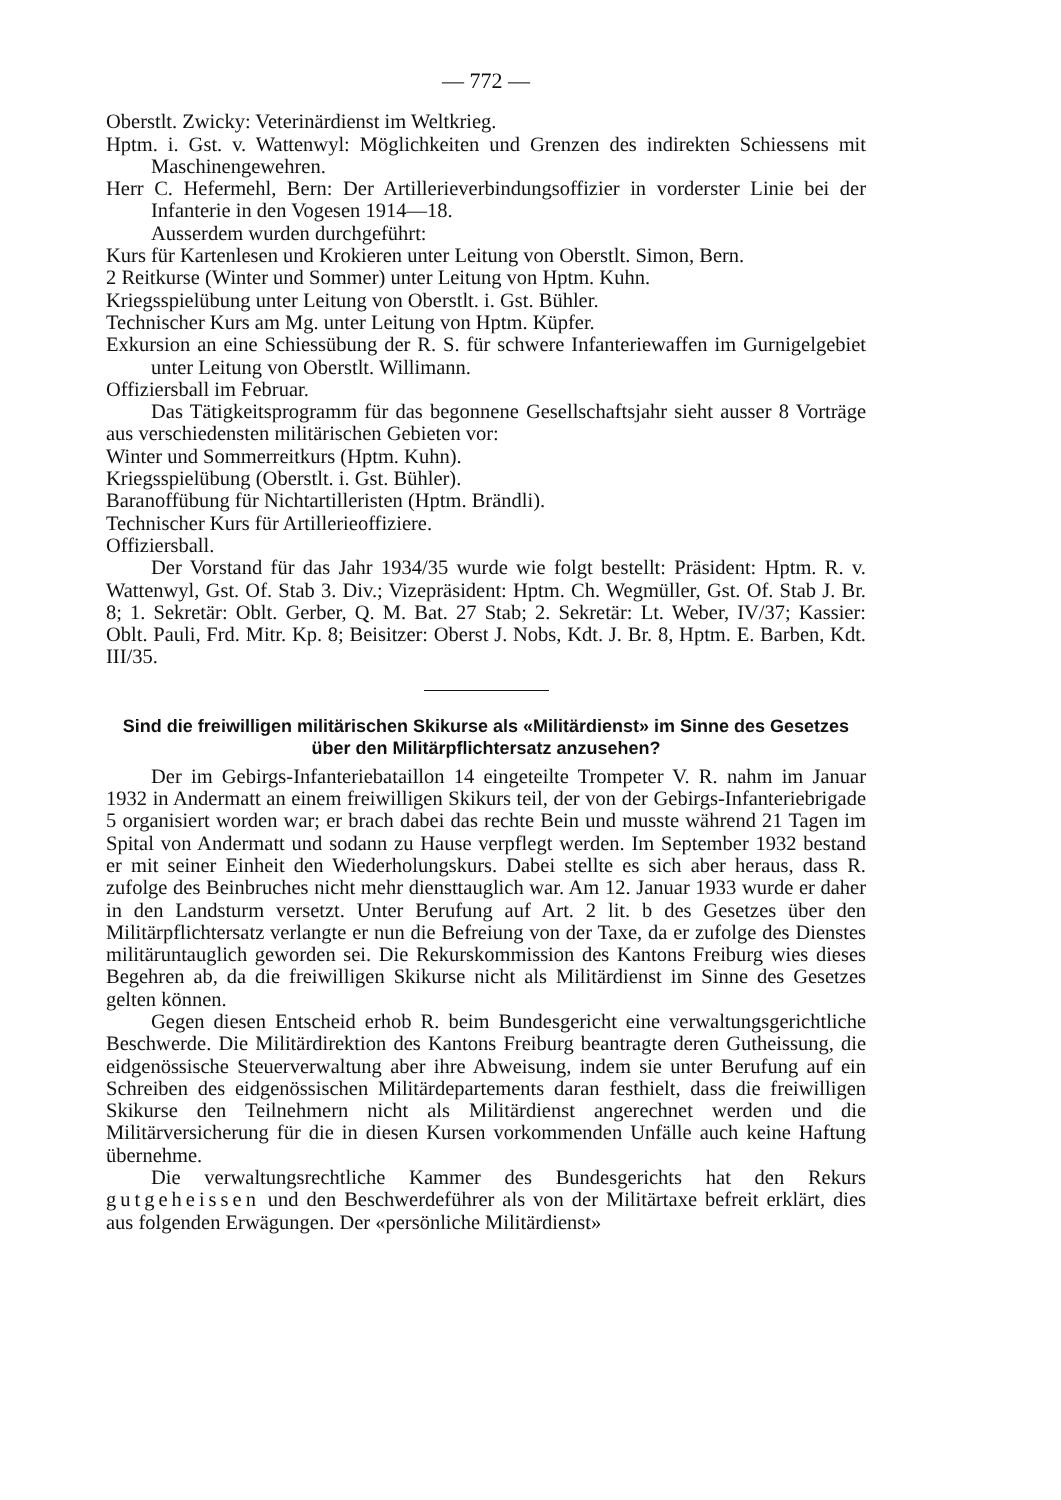— 772 —
Oberstlt. Zwicky: Veterinärdienst im Weltkrieg.
Hptm. i. Gst. v. Wattenwyl: Möglichkeiten und Grenzen des indirekten Schiessens mit Maschinengewehren.
Herr C. Hefermehl, Bern: Der Artillerieverbindungsoffizier in vorderster Linie bei der Infanterie in den Vogesen 1914—18.
Ausserdem wurden durchgeführt:
Kurs für Kartenlesen und Krokieren unter Leitung von Oberstlt. Simon, Bern.
2 Reitkurse (Winter und Sommer) unter Leitung von Hptm. Kuhn.
Kriegsspielübung unter Leitung von Oberstlt. i. Gst. Bühler.
Technischer Kurs am Mg. unter Leitung von Hptm. Küpfer.
Exkursion an eine Schiessübung der R. S. für schwere Infanteriewaffen im Gurnigelgebiet unter Leitung von Oberstlt. Willimann.
Offiziersball im Februar.
Das Tätigkeitsprogramm für das begonnene Gesellschaftsjahr sieht ausser 8 Vorträge aus verschiedensten militärischen Gebieten vor:
Winter und Sommerreitkurs (Hptm. Kuhn).
Kriegsspielübung (Oberstlt. i. Gst. Bühler).
Baranoffübung für Nichtartilleristen (Hptm. Brändli).
Technischer Kurs für Artillerieoffiziere.
Offiziersball.
Der Vorstand für das Jahr 1934/35 wurde wie folgt bestellt: Präsident: Hptm. R. v. Wattenwyl, Gst. Of. Stab 3. Div.; Vizepräsident: Hptm. Ch. Wegmüller, Gst. Of. Stab J. Br. 8; 1. Sekretär: Oblt. Gerber, Q. M. Bat. 27 Stab; 2. Sekretär: Lt. Weber, IV/37; Kassier: Oblt. Pauli, Frd. Mitr. Kp. 8; Beisitzer: Oberst J. Nobs, Kdt. J. Br. 8, Hptm. E. Barben, Kdt. III/35.
Sind die freiwilligen militärischen Skikurse als «Militärdienst» im Sinne des Gesetzes über den Militärpflichtersatz anzusehen?
Der im Gebirgs-Infanteriebataillon 14 eingeteilte Trompeter V. R. nahm im Januar 1932 in Andermatt an einem freiwilligen Skikurs teil, der von der Gebirgs-Infanteriebrigade 5 organisiert worden war; er brach dabei das rechte Bein und musste während 21 Tagen im Spital von Andermatt und sodann zu Hause verpflegt werden. Im September 1932 bestand er mit seiner Einheit den Wiederholungskurs. Dabei stellte es sich aber heraus, dass R. zufolge des Beinbruches nicht mehr diensttauglich war. Am 12. Januar 1933 wurde er daher in den Landsturm versetzt. Unter Berufung auf Art. 2 lit. b des Gesetzes über den Militärpflichtersatz verlangte er nun die Befreiung von der Taxe, da er zufolge des Dienstes militäruntauglich geworden sei. Die Rekurskommission des Kantons Freiburg wies dieses Begehren ab, da die freiwilligen Skikurse nicht als Militärdienst im Sinne des Gesetzes gelten können.
Gegen diesen Entscheid erhob R. beim Bundesgericht eine verwaltungsgerichtliche Beschwerde. Die Militärdirektion des Kantons Freiburg beantragte deren Gutheissung, die eidgenössische Steuerverwaltung aber ihre Abweisung, indem sie unter Berufung auf ein Schreiben des eidgenössischen Militärdepartements daran festhielt, dass die freiwilligen Skikurse den Teilnehmern nicht als Militärdienst angerechnet werden und die Militärversicherung für die in diesen Kursen vorkommenden Unfälle auch keine Haftung übernehme.
Die verwaltungsrechtliche Kammer des Bundesgerichts hat den Rekurs gutgeheissen und den Beschwerdeführer als von der Militärtaxe befreit erklärt, dies aus folgenden Erwägungen. Der «persönliche Militärdienst»